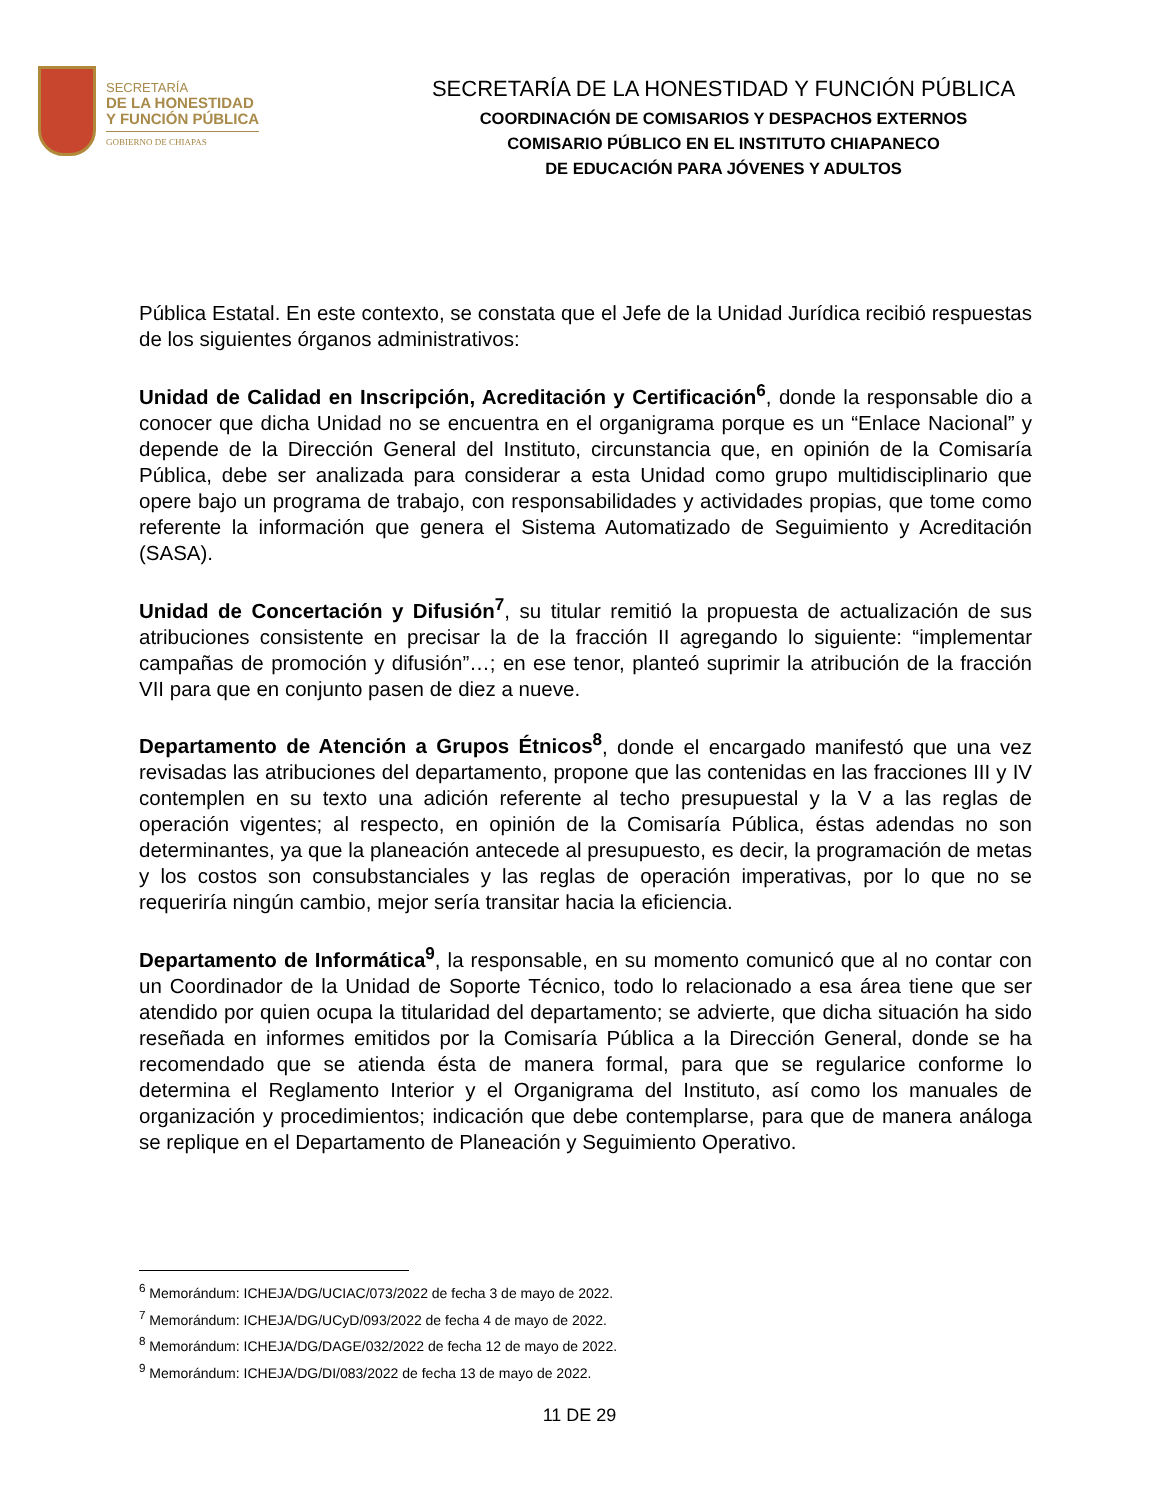SECRETARÍA
DE LA HONESTIDAD
Y FUNCIÓN PÚBLICA
GOBIERNO DE CHIAPAS
SECRETARÍA DE LA HONESTIDAD Y FUNCIÓN PÚBLICA
COORDINACIÓN DE COMISARIOS Y DESPACHOS EXTERNOS
COMISARIO PÚBLICO EN EL INSTITUTO CHIAPANECO
DE EDUCACIÓN PARA JÓVENES Y ADULTOS
Pública Estatal. En este contexto, se constata que el Jefe de la Unidad Jurídica recibió respuestas de los siguientes órganos administrativos:
Unidad de Calidad en Inscripción, Acreditación y Certificación<sup>6</sup>, donde la responsable dio a conocer que dicha Unidad no se encuentra en el organigrama porque es un “Enlace Nacional” y depende de la Dirección General del Instituto, circunstancia que, en opinión de la Comisaría Pública, debe ser analizada para considerar a esta Unidad como grupo multidisciplinario que opere bajo un programa de trabajo, con responsabilidades y actividades propias, que tome como referente la información que genera el Sistema Automatizado de Seguimiento y Acreditación (SASA).
Unidad de Concertación y Difusión<sup>7</sup>, su titular remitió la propuesta de actualización de sus atribuciones consistente en precisar la de la fracción II agregando lo siguiente: “implementar campañas de promoción y difusión”…; en ese tenor, planteó suprimir la atribución de la fracción VII para que en conjunto pasen de diez a nueve.
Departamento de Atención a Grupos Étnicos<sup>8</sup>, donde el encargado manifestó que una vez revisadas las atribuciones del departamento, propone que las contenidas en las fracciones III y IV contemplen en su texto una adición referente al techo presupuestal y la V a las reglas de operación vigentes; al respecto, en opinión de la Comisaría Pública, éstas adendas no son determinantes, ya que la planeación antecede al presupuesto, es decir, la programación de metas y los costos son consubstanciales y las reglas de operación imperativas, por lo que no se requeriría ningún cambio, mejor sería transitar hacia la eficiencia.
Departamento de Informática<sup>9</sup>, la responsable, en su momento comunicó que al no contar con un Coordinador de la Unidad de Soporte Técnico, todo lo relacionado a esa área tiene que ser atendido por quien ocupa la titularidad del departamento; se advierte, que dicha situación ha sido reseñada en informes emitidos por la Comisaría Pública a la Dirección General, donde se ha recomendado que se atienda ésta de manera formal, para que se regularice conforme lo determina el Reglamento Interior y el Organigrama del Instituto, así como los manuales de organización y procedimientos; indicación que debe contemplarse, para que de manera análoga se replique en el Departamento de Planeación y Seguimiento Operativo.
<sup>6</sup> Memorándum: ICHEJA/DG/UCIAC/073/2022 de fecha 3 de mayo de 2022.
<sup>7</sup> Memorándum: ICHEJA/DG/UCyD/093/2022 de fecha 4 de mayo de 2022.
<sup>8</sup> Memorándum: ICHEJA/DG/DAGE/032/2022 de fecha 12 de mayo de 2022.
<sup>9</sup> Memorándum: ICHEJA/DG/DI/083/2022 de fecha 13 de mayo de 2022.
11 DE 29